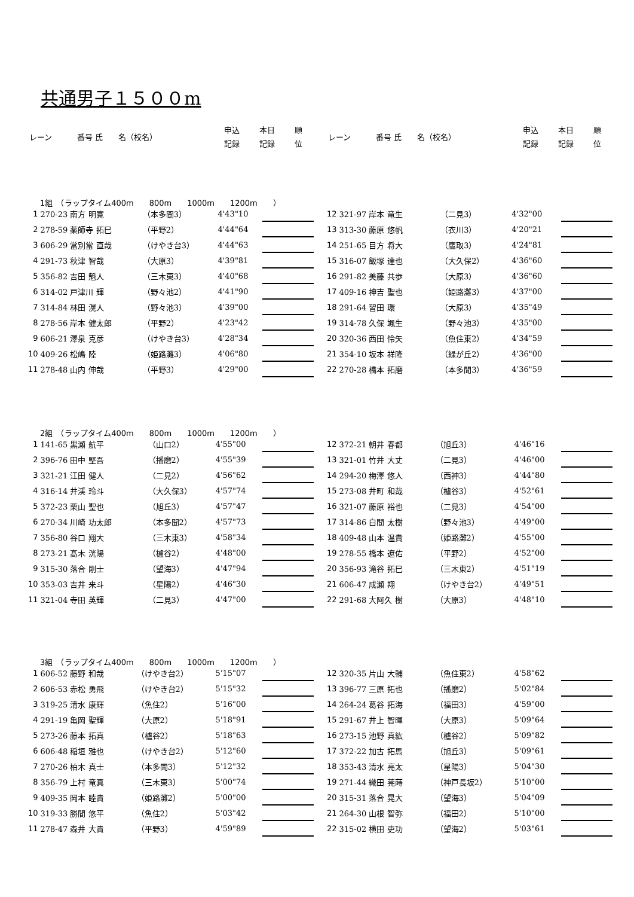共通男子１５００m
| レーン | 番号 氏 名（校名） | 申込 | 本日 | 順 |
| | | 記録 | 記録 | 位 |
| レーン | 番号 氏 名（校名） | 申込 | 本日 | 順 |
| | | 記録 | 記録 | 位 |
1組　（ラップタイム400m　　800m　　1000m　　1200m　　）
| 1 | 270-23 南方 明寛 | （本多聞3） | 4'43"10 | | |
| 2 | 278-59 薬師寺 拓巳 | （平野2） | 4'44"64 | | |
| 3 | 606-29 當別當 直哉 | （けやき台3） | 4'44"63 | | |
| 4 | 291-73 秋津 智哉 | （大原3） | 4'39"81 | | |
| 5 | 356-82 吉田 魁人 | （三木東3） | 4'40"68 | | |
| 6 | 314-02 戸津川 輝 | （野々池2） | 4'41"90 | | |
| 7 | 314-84 林田 滉人 | （野々池3） | 4'39"00 | | |
| 8 | 278-56 岸本 健太郎 | （平野2） | 4'23"42 | | |
| 9 | 606-21 澤泉 克彦 | （けやき台3） | 4'28"34 | | |
| 10 | 409-26 松嶋 陸 | （姫路灘3） | 4'06"80 | | |
| 11 | 278-48 山内 伸哉 | （平野3） | 4'29"00 | | |
| 12 | 321-97 岸本 竜生 | （二見3） | 4'32"00 | | |
| 13 | 313-30 藤原 悠帆 | （衣川3） | 4'20"21 | | |
| 14 | 251-65 目方 将大 | （鷹取3） | 4'24"81 | | |
| 15 | 316-07 飯塚 達也 | （大久保2） | 4'36"60 | | |
| 16 | 291-82 美藤 共歩 | （大原3） | 4'36"60 | | |
| 17 | 409-16 神吉 聖也 | （姫路灘3） | 4'37"00 | | |
| 18 | 291-64 習田 環 | （大原3） | 4'35"49 | | |
| 19 | 314-78 久保 颯生 | （野々池3） | 4'35"00 | | |
| 20 | 320-36 西田 怜矢 | （魚住東2） | 4'34"59 | | |
| 21 | 354-10 坂本 祥隆 | （緑が丘2） | 4'36"00 | | |
| 22 | 270-28 橋本 拓磨 | （本多聞3） | 4'36"59 | | |
2組　（ラップタイム400m　　800m　　1000m　　1200m　　）
| 1 | 141-65 黒瀬 航平 | （山口2） | 4'55"00 | | |
| 2 | 396-76 田中 堅吾 | （播磨2） | 4'55"39 | | |
| 3 | 321-21 江田 健人 | （二見2） | 4'56"62 | | |
| 4 | 316-14 井渓 玲斗 | （大久保3） | 4'57"74 | | |
| 5 | 372-23 栗山 聖也 | （旭丘3） | 4'57"47 | | |
| 6 | 270-34 川崎 功太郎 | （本多聞2） | 4'57"73 | | |
| 7 | 356-80 谷口 翔大 | （三木東3） | 4'58"34 | | |
| 8 | 273-21 髙木 洸陽 | （櫨谷2） | 4'48"00 | | |
| 9 | 315-30 落合 剛士 | （望海3） | 4'47"94 | | |
| 10 | 353-03 吉井 来斗 | （星陽2） | 4'46"30 | | |
| 11 | 321-04 寺田 英輝 | （二見3） | 4'47"00 | | |
| 12 | 372-21 朝井 春都 | （旭丘3） | 4'46"16 | | |
| 13 | 321-01 竹井 大丈 | （二見3） | 4'46"00 | | |
| 14 | 294-20 梅澤 悠人 | （西神3） | 4'44"80 | | |
| 15 | 273-08 井町 和哉 | （櫨谷3） | 4'52"61 | | |
| 16 | 321-07 藤原 裕也 | （二見3） | 4'54"00 | | |
| 17 | 314-86 白間 太樹 | （野々池3） | 4'49"00 | | |
| 18 | 409-48 山本 温貴 | （姫路灘2） | 4'55"00 | | |
| 19 | 278-55 橋本 遼佑 | （平野2） | 4'52"00 | | |
| 20 | 356-93 滝谷 拓巳 | （三木東2） | 4'51"19 | | |
| 21 | 606-47 成瀬 翔 | （けやき台2） | 4'49"51 | | |
| 22 | 291-68 大阿久 樹 | （大原3） | 4'48"10 | | |
3組　（ラップタイム400m　　800m　　1000m　　1200m　　）
| 1 | 606-52 藤野 和哉 | （けやき台2） | 5'15"07 | | |
| 2 | 606-53 赤松 勇飛 | （けやき台2） | 5'15"32 | | |
| 3 | 319-25 清水 康輝 | （魚住2） | 5'16"00 | | |
| 4 | 291-19 亀岡 聖輝 | （大原2） | 5'18"91 | | |
| 5 | 273-26 藤本 拓真 | （櫨谷2） | 5'18"63 | | |
| 6 | 606-48 稲垣 雅也 | （けやき台2） | 5'12"60 | | |
| 7 | 270-26 柏木 真士 | （本多聞3） | 5'12"32 | | |
| 8 | 356-79 上村 竜真 | （三木東3） | 5'00"74 | | |
| 9 | 409-35 岡本 睦貴 | （姫路灘2） | 5'00"00 | | |
| 10 | 319-33 勝間 悠平 | （魚住2） | 5'03"42 | | |
| 11 | 278-47 森井 大貴 | （平野3） | 4'59"89 | | |
| 12 | 320-35 片山 大輔 | （魚住東2） | 4'58"62 | | |
| 13 | 396-77 三原 拓也 | （播磨2） | 5'02"84 | | |
| 14 | 264-24 葛谷 拓海 | （福田3） | 4'59"00 | | |
| 15 | 291-67 井上 智暉 | （大原3） | 5'09"64 | | |
| 16 | 273-15 池野 真紘 | （櫨谷2） | 5'09"82 | | |
| 17 | 372-22 加古 拓馬 | （旭丘3） | 5'09"61 | | |
| 18 | 353-43 清水 亮太 | （星陽3） | 5'04"30 | | |
| 19 | 271-44 織田 莞蒔 | （神戸長坂2） | 5'10"00 | | |
| 20 | 315-31 落合 晃大 | （望海3） | 5'04"09 | | |
| 21 | 264-30 山根 智弥 | （福田2） | 5'10"00 | | |
| 22 | 315-02 横田 吏功 | （望海2） | 5'03"61 | | |